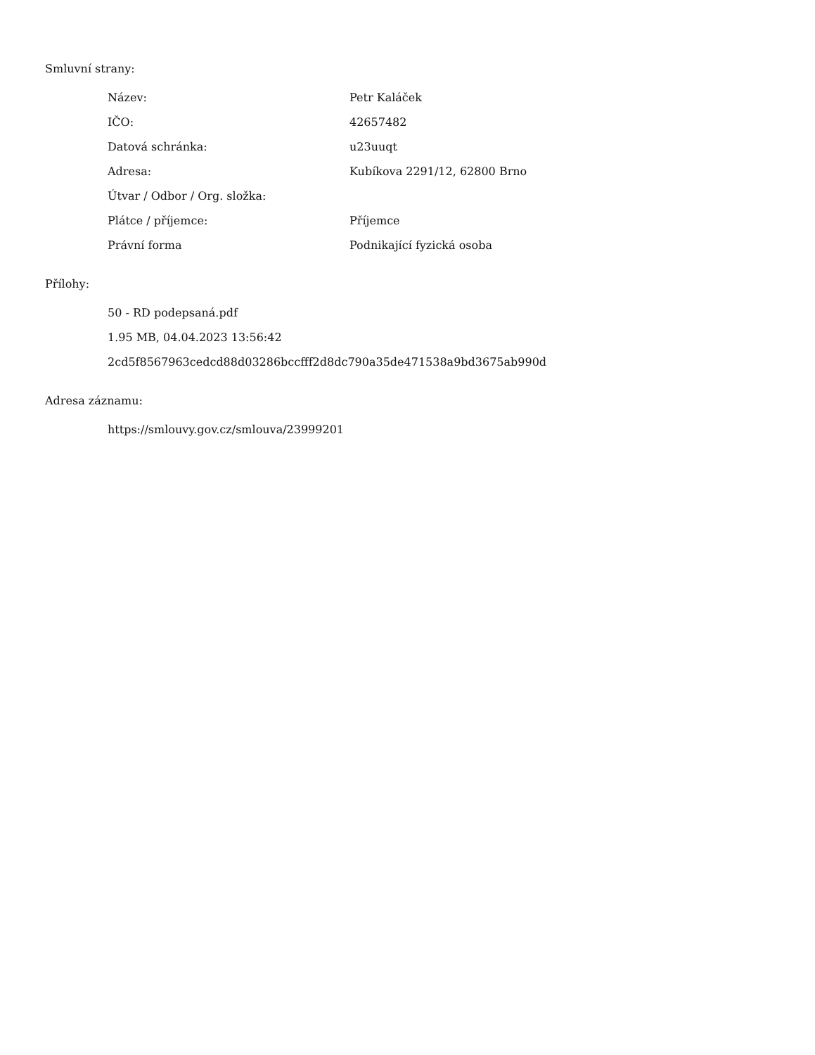Smluvní strany:
| Název: | Petr Kaláček |
| IČO: | 42657482 |
| Datová schránka: | u23uuqt |
| Adresa: | Kubíkova 2291/12, 62800 Brno |
| Útvar / Odbor / Org. složka: | |
| Plátce / příjemce: | Příjemce |
| Právní forma | Podnikající fyzická osoba |
Přílohy:
50 - RD podepsaná.pdf
1.95 MB, 04.04.2023 13:56:42
2cd5f8567963cedcd88d03286bccfff2d8dc790a35de471538a9bd3675ab990d
Adresa záznamu:
https://smlouvy.gov.cz/smlouva/23999201